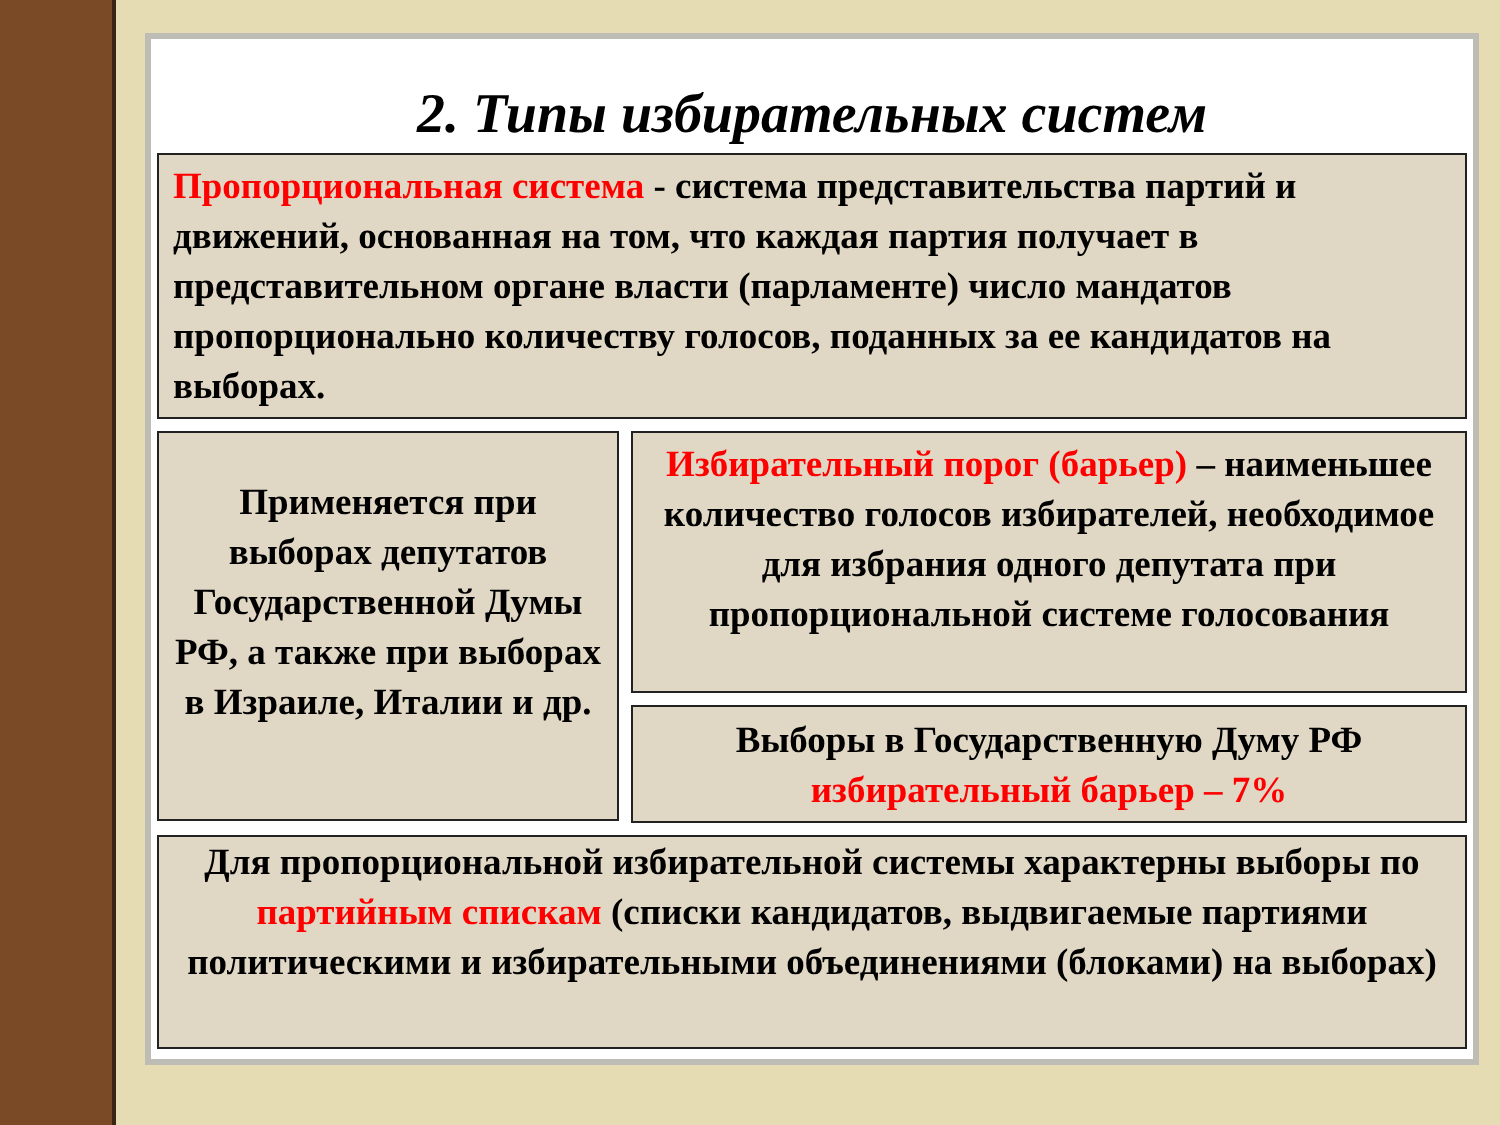2. Типы избирательных систем
Пропорциональная система - система представительства партий и движений, основанная на том, что каждая партия получает в представительном органе власти (парламенте) число мандатов пропорционально количеству голосов, поданных за ее кандидатов на выборах.
Применяется при выборах депутатов Государственной Думы РФ, а также при выборах в Израиле, Италии и др.
Избирательный порог (барьер) – наименьшее количество голосов избирателей, необходимое для избрания одного депутата при пропорциональной системе голосования
Выборы в Государственную Думу РФ избирательный барьер – 7%
Для пропорциональной избирательной системы характерны выборы по партийным спискам (списки кандидатов, выдвигаемые партиями политическими и избирательными объединениями (блоками) на выборах)